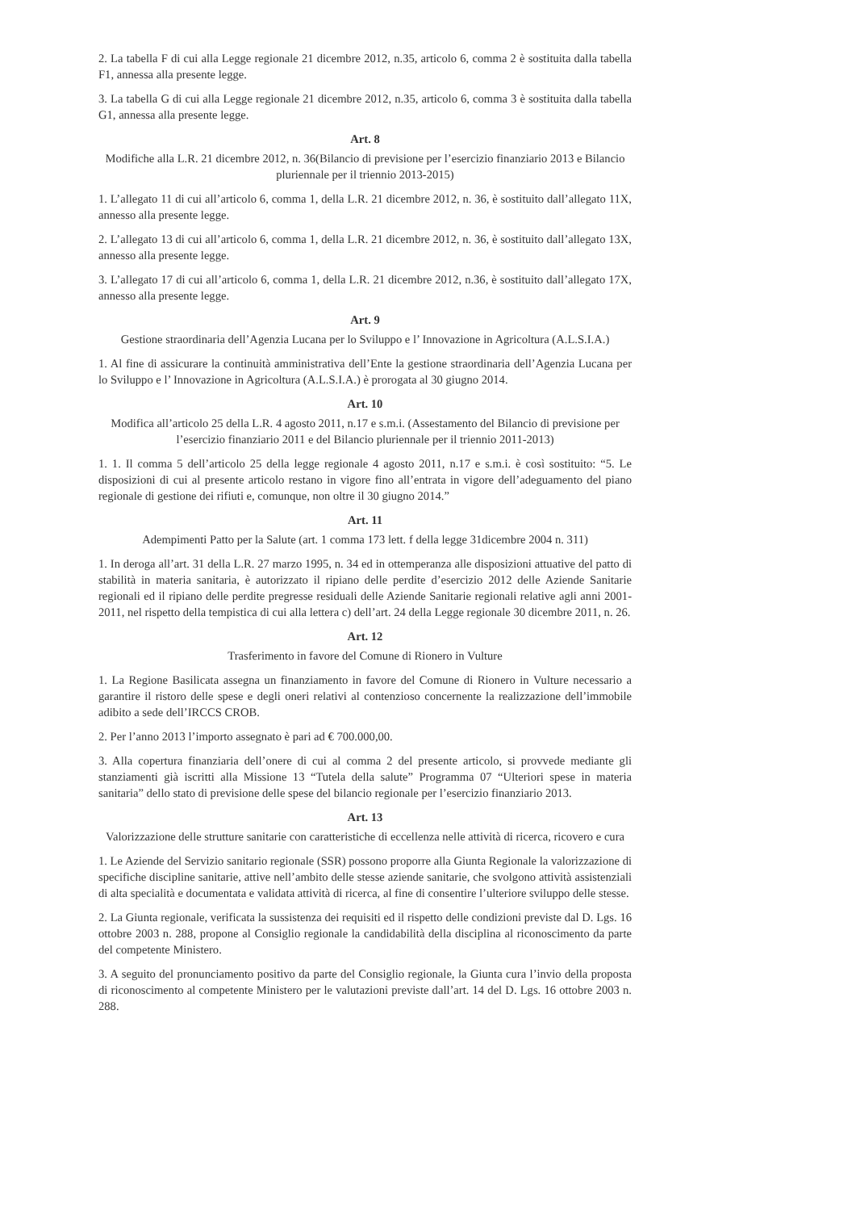2. La tabella F di cui alla Legge regionale 21 dicembre 2012, n.35, articolo 6, comma 2 è sostituita dalla tabella F1, annessa alla presente legge.
3. La tabella G di cui alla Legge regionale 21 dicembre 2012, n.35, articolo 6, comma 3 è sostituita dalla tabella G1, annessa alla presente legge.
Art. 8
Modifiche alla L.R. 21 dicembre 2012, n. 36(Bilancio di previsione per l’esercizio finanziario 2013 e Bilancio pluriennale per il triennio 2013-2015)
1. L’allegato 11 di cui all’articolo 6, comma 1, della L.R. 21 dicembre 2012, n. 36, è sostituito dall’allegato 11X, annesso alla presente legge.
2. L’allegato 13 di cui all’articolo 6, comma 1, della L.R. 21 dicembre 2012, n. 36, è sostituito dall’allegato 13X, annesso alla presente legge.
3. L’allegato 17 di cui all’articolo 6, comma 1, della L.R. 21 dicembre 2012, n.36, è sostituito dall’allegato 17X, annesso alla presente legge.
Art. 9
Gestione straordinaria dell’Agenzia Lucana per lo Sviluppo e l’ Innovazione in Agricoltura (A.L.S.I.A.)
1. Al fine di assicurare la continuità amministrativa dell’Ente la gestione straordinaria dell’Agenzia Lucana per lo Sviluppo e l’ Innovazione in Agricoltura (A.L.S.I.A.) è prorogata al 30 giugno 2014.
Art. 10
Modifica all’articolo 25 della L.R. 4 agosto 2011, n.17 e s.m.i. (Assestamento del Bilancio di previsione per l’esercizio finanziario 2011 e del Bilancio pluriennale per il triennio 2011-2013)
1. 1. Il comma 5 dell’articolo 25 della legge regionale 4 agosto 2011, n.17 e s.m.i. è così sostituito: “5. Le disposizioni di cui al presente articolo restano in vigore fino all’entrata in vigore dell’adeguamento del piano regionale di gestione dei rifiuti e, comunque, non oltre il 30 giugno 2014.”
Art. 11
Adempimenti Patto per la Salute (art. 1 comma 173 lett. f della legge 31dicembre 2004 n. 311)
1. In deroga all’art. 31 della L.R. 27 marzo 1995, n. 34 ed in ottemperanza alle disposizioni attuative del patto di stabilità in materia sanitaria, è autorizzato il ripiano delle perdite d’esercizio 2012 delle Aziende Sanitarie regionali ed il ripiano delle perdite pregresse residuali delle Aziende Sanitarie regionali relative agli anni 2001-2011, nel rispetto della tempistica di cui alla lettera c) dell’art. 24 della Legge regionale 30 dicembre 2011, n. 26.
Art. 12
Trasferimento in favore del Comune di Rionero in Vulture
1. La Regione Basilicata assegna un finanziamento in favore del Comune di Rionero in Vulture necessario a garantire il ristoro delle spese e degli oneri relativi al contenzioso concernente la realizzazione dell’immobile adibito a sede dell’IRCCS CROB.
2. Per l’anno 2013 l’importo assegnato è pari ad € 700.000,00.
3. Alla copertura finanziaria dell’onere di cui al comma 2 del presente articolo, si provvede mediante gli stanziamenti già iscritti alla Missione 13 “Tutela della salute” Programma 07 “Ulteriori spese in materia sanitaria” dello stato di previsione delle spese del bilancio regionale per l’esercizio finanziario 2013.
Art. 13
Valorizzazione delle strutture sanitarie con caratteristiche di eccellenza nelle attività di ricerca, ricovero e cura
1. Le Aziende del Servizio sanitario regionale (SSR) possono proporre alla Giunta Regionale la valorizzazione di specifiche discipline sanitarie, attive nell’ambito delle stesse aziende sanitarie, che svolgono attività assistenziali di alta specialità e documentata e validata attività di ricerca, al fine di consentire l’ulteriore sviluppo delle stesse.
2. La Giunta regionale, verificata la sussistenza dei requisiti ed il rispetto delle condizioni previste dal D. Lgs. 16 ottobre 2003 n. 288, propone al Consiglio regionale la candidabilità della disciplina al riconoscimento da parte del competente Ministero.
3. A seguito del pronunciamento positivo da parte del Consiglio regionale, la Giunta cura l’invio della proposta di riconoscimento al competente Ministero per le valutazioni previste dall’art. 14 del D. Lgs. 16 ottobre 2003 n. 288.